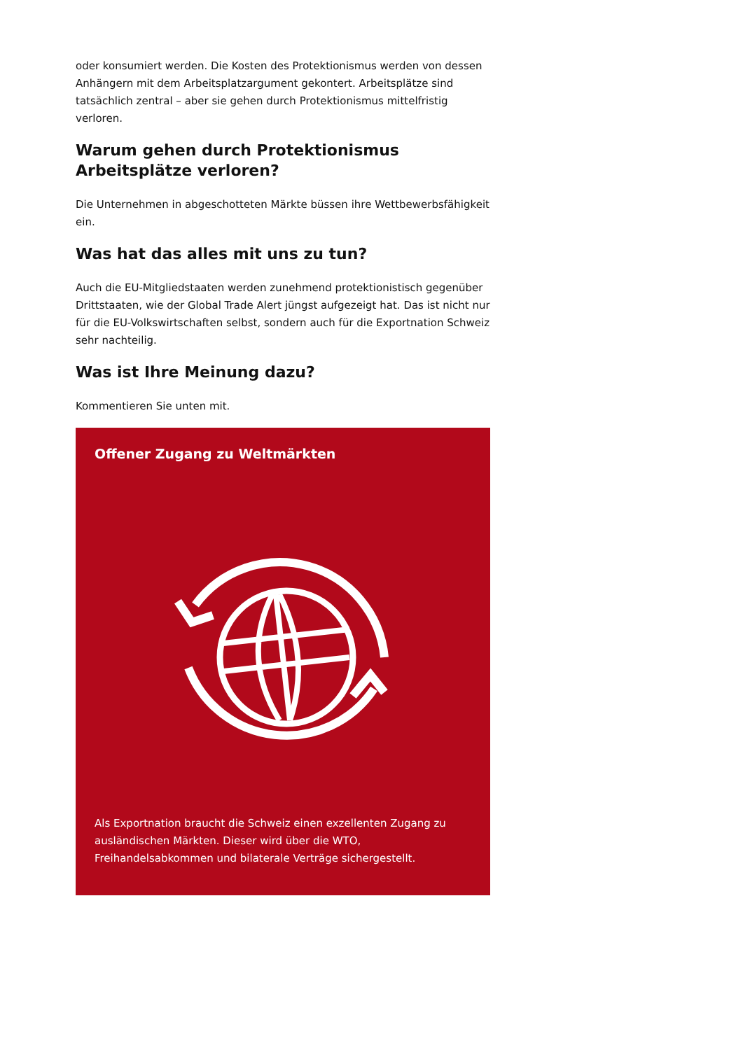oder konsumiert werden. Die Kosten des Protektionismus werden von dessen Anhängern mit dem Arbeitsplatzargument gekontert. Arbeitsplätze sind tatsächlich zentral – aber sie gehen durch Protektionismus mittelfristig verloren.
Warum gehen durch Protektionismus Arbeitsplätze verloren?
Die Unternehmen in abgeschotteten Märkte büssen ihre Wettbewerbsfähigkeit ein.
Was hat das alles mit uns zu tun?
Auch die EU-Mitgliedstaaten werden zunehmend protektionistisch gegenüber Drittstaaten, wie der Global Trade Alert jüngst aufgezeigt hat. Das ist nicht nur für die EU-Volkswirtschaften selbst, sondern auch für die Exportnation Schweiz sehr nachteilig.
Was ist Ihre Meinung dazu?
Kommentieren Sie unten mit.
Offener Zugang zu Weltmärkten
Als Exportnation braucht die Schweiz einen exzellenten Zugang zu ausländischen Märkten. Dieser wird über die WTO, Freihandelsabkommen und bilaterale Verträge sichergestellt.